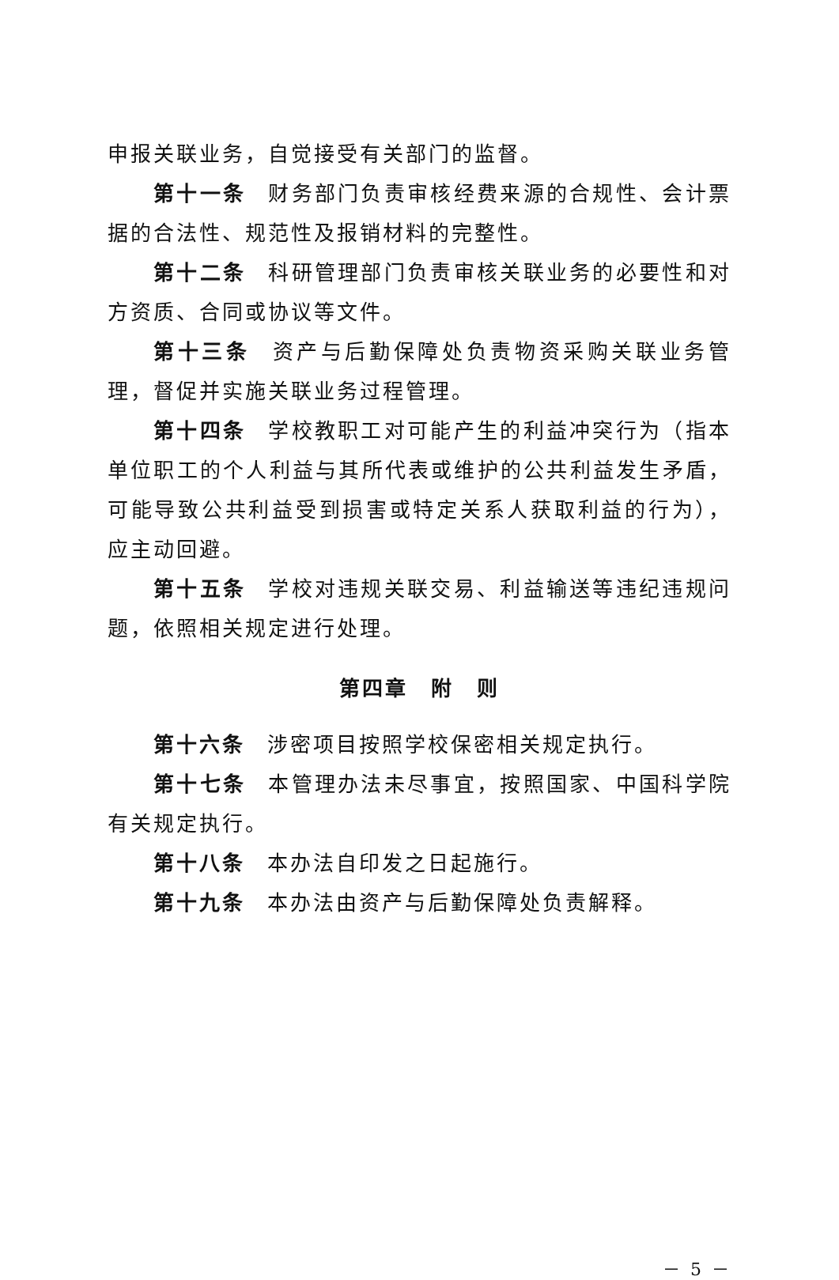申报关联业务，自觉接受有关部门的监督。
第十一条 财务部门负责审核经费来源的合规性、会计票据的合法性、规范性及报销材料的完整性。
第十二条 科研管理部门负责审核关联业务的必要性和对方资质、合同或协议等文件。
第十三条 资产与后勤保障处负责物资采购关联业务管理，督促并实施关联业务过程管理。
第十四条 学校教职工对可能产生的利益冲突行为（指本单位职工的个人利益与其所代表或维护的公共利益发生矛盾，可能导致公共利益受到损害或特定关系人获取利益的行为），应主动回避。
第十五条 学校对违规关联交易、利益输送等违纪违规问题，依照相关规定进行处理。
第四章　附　则
第十六条 涉密项目按照学校保密相关规定执行。
第十七条 本管理办法未尽事宜，按照国家、中国科学院有关规定执行。
第十八条 本办法自印发之日起施行。
第十九条 本办法由资产与后勤保障处负责解释。
－ 5 －